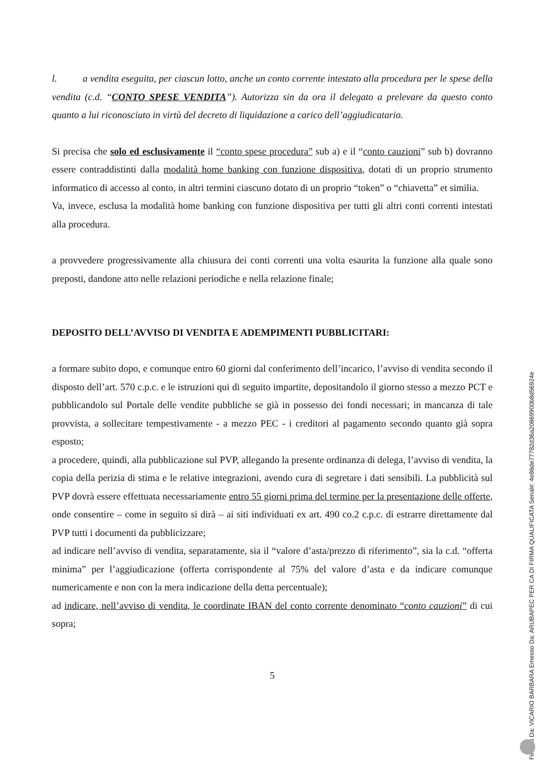l. a vendita eseguita, per ciascun lotto, anche un conto corrente intestato alla procedura per le spese della vendita (c.d. “CONTO SPESE VENDITA”). Autorizza sin da ora il delegato a prelevare da questo conto quanto a lui riconosciuto in virtù del decreto di liquidazione a carico dell’aggiudicatario.
Si precisa che solo ed esclusivamente il “conto spese procedura” sub a) e il “conto cauzioni” sub b) dovranno essere contraddistinti dalla modalità home banking con funzione dispositiva, dotati di un proprio strumento informatico di accesso al conto, in altri termini ciascuno dotato di un proprio “token” o “chiavetta” et similia.
Va, invece, esclusa la modalità home banking con funzione dispositiva per tutti gli altri conti correnti intestati alla procedura.
a provvedere progressivamente alla chiusura dei conti correnti una volta esaurita la funzione alla quale sono preposti, dandone atto nelle relazioni periodiche e nella relazione finale;
DEPOSITO DELL’AVVISO DI VENDITA E ADEMPIMENTI PUBBLICITARI:
a formare subito dopo, e comunque entro 60 giorni dal conferimento dell’incarico, l’avviso di vendita secondo il disposto dell’art. 570 c.p.c. e le istruzioni qui di seguito impartite, depositandolo il giorno stesso a mezzo PCT e pubblicandolo sul Portale delle vendite pubbliche se già in possesso dei fondi necessari; in mancanza di tale provvista, a sollecitare tempestivamente - a mezzo PEC - i creditori al pagamento secondo quanto già sopra esposto;
a procedere, quindi, alla pubblicazione sul PVP, allegando la presente ordinanza di delega, l’avviso di vendita, la copia della perizia di stima e le relative integrazioni, avendo cura di segretare i dati sensibili. La pubblicità sul PVP dovrà essere effettuata necessariamente entro 55 giorni prima del termine per la presentazione delle offerte, onde consentire – come in seguito si dirà – ai siti individuati ex art. 490 co.2 c.p.c. di estrarre direttamente dal PVP tutti i documenti da pubblicizzare;
ad indicare nell’avviso di vendita, separatamente, sia il “valore d’asta/prezzo di riferimento”, sia la c.d. “offerta minima” per l’aggiudicazione (offerta corrispondente al 75% del valore d’asta e da indicare comunque numericamente e non con la mera indicazione della detta percentuale);
ad indicare, nell’avviso di vendita, le coordinate IBAN del conto corrente denominato “conto cauzioni” di cui sopra;
5
Firmato Da: VICARIO BARBARA Emesso Da: ARUBAPEC PER CA DI FIRMA QUALIFICATA Serial#: 4e86de77782d36a20869900b8d56924e